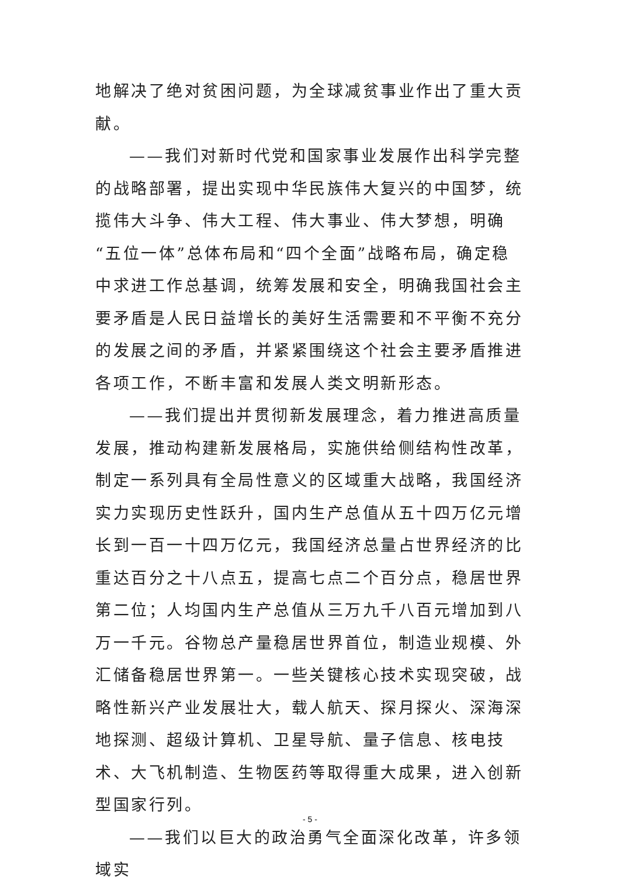地解决了绝对贫困问题，为全球减贫事业作出了重大贡献。
——我们对新时代党和国家事业发展作出科学完整的战略部署，提出实现中华民族伟大复兴的中国梦，统揽伟大斗争、伟大工程、伟大事业、伟大梦想，明确“五位一体”总体布局和“四个全面”战略布局，确定稳中求进工作总基调，统筹发展和安全，明确我国社会主要矛盾是人民日益增长的美好生活需要和不平衡不充分的发展之间的矛盾，并紧紧围绕这个社会主要矛盾推进各项工作，不断丰富和发展人类文明新形态。
——我们提出并贯彻新发展理念，着力推进高质量发展，推动构建新发展格局，实施供给侧结构性改革，制定一系列具有全局性意义的区域重大战略，我国经济实力实现历史性跃升，国内生产总值从五十四万亿元增长到一百一十四万亿元，我国经济总量占世界经济的比重达百分之十八点五，提高七点二个百分点，稳居世界第二位；人均国内生产总值从三万九千八百元增加到八万一千元。谷物总产量稳居世界首位，制造业规模、外汇储备稳居世界第一。一些关键核心技术实现突破，战略性新兴产业发展壮大，载人航天、探月探火、深海深地探测、超级计算机、卫星导航、量子信息、核电技术、大飞机制造、生物医药等取得重大成果，进入创新型国家行列。
——我们以巨大的政治勇气全面深化改革，许多领域实
- 5 -